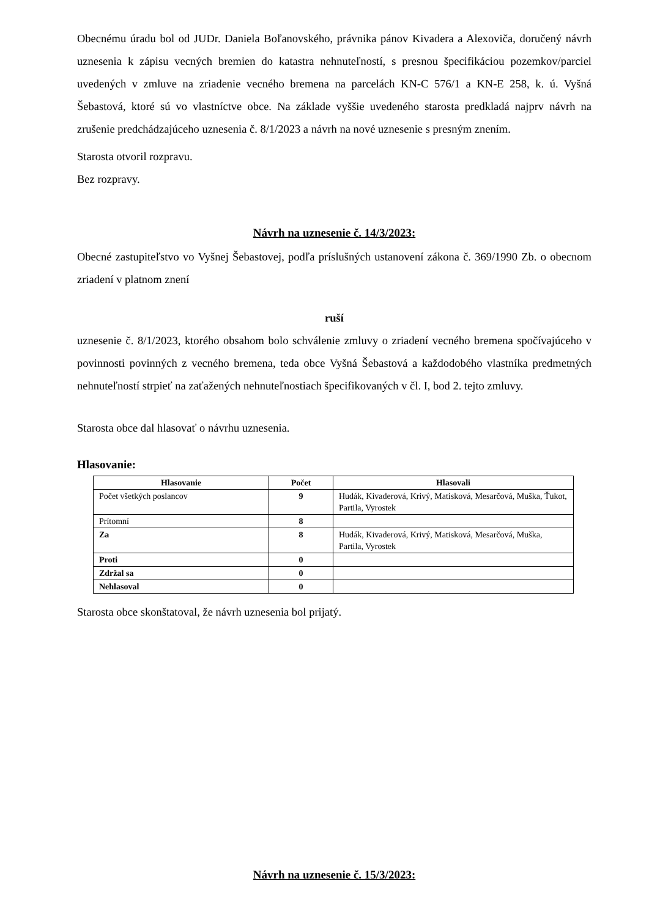Obecnému úradu bol od JUDr. Daniela Boľanovského, právnika pánov Kivadera a Alexoviča, doručený návrh uznesenia k zápisu vecných bremien do katastra nehnuteľností, s presnou špecifikáciou pozemkov/parciel uvedených v zmluve na zriadenie vecného bremena na parcelách KN-C 576/1 a KN-E 258, k. ú. Vyšná Šebastová, ktoré sú vo vlastníctve obce. Na základe vyššie uvedeného starosta predkladá najprv návrh na zrušenie predchádzajúceho uznesenia č. 8/1/2023 a návrh na nové uznesenie s presným znením.
Starosta otvoril rozpravu.
Bez rozpravy.
Návrh na uznesenie č. 14/3/2023:
Obecné zastupiteľstvo vo Vyšnej Šebastovej, podľa príslušných ustanovení zákona č. 369/1990 Zb. o obecnom zriadení v platnom znení
ruší
uznesenie č. 8/1/2023, ktorého obsahom bolo schválenie zmluvy o zriadení vecného bremena spočívajúceho v povinnosti povinných z vecného bremena, teda obce Vyšná Šebastová a každodobého vlastníka predmetných nehnuteľností strpieť na zaťažených nehnuteľnostiach špecifikovaných v čl. I, bod 2. tejto zmluvy.
Starosta obce dal hlasovať o návrhu uznesenia.
Hlasovanie:
| Hlasovanie | Počet | Hlasovali |
| --- | --- | --- |
| Počet všetkých poslancov | 9 | Hudák, Kivaderová, Krivý, Matisková, Mesarčová, Muška, Ťukot, Partila, Vyrostek |
| Prítomní | 8 | |
| Za | 8 | Hudák, Kivaderová, Krivý, Matisková, Mesarčová, Muška, Partila, Vyrostek |
| Proti | 0 | |
| Zdržal sa | 0 | |
| Nehlasoval | 0 | |
Starosta obce skonštatoval, že návrh uznesenia bol prijatý.
Návrh na uznesenie č. 15/3/2023: